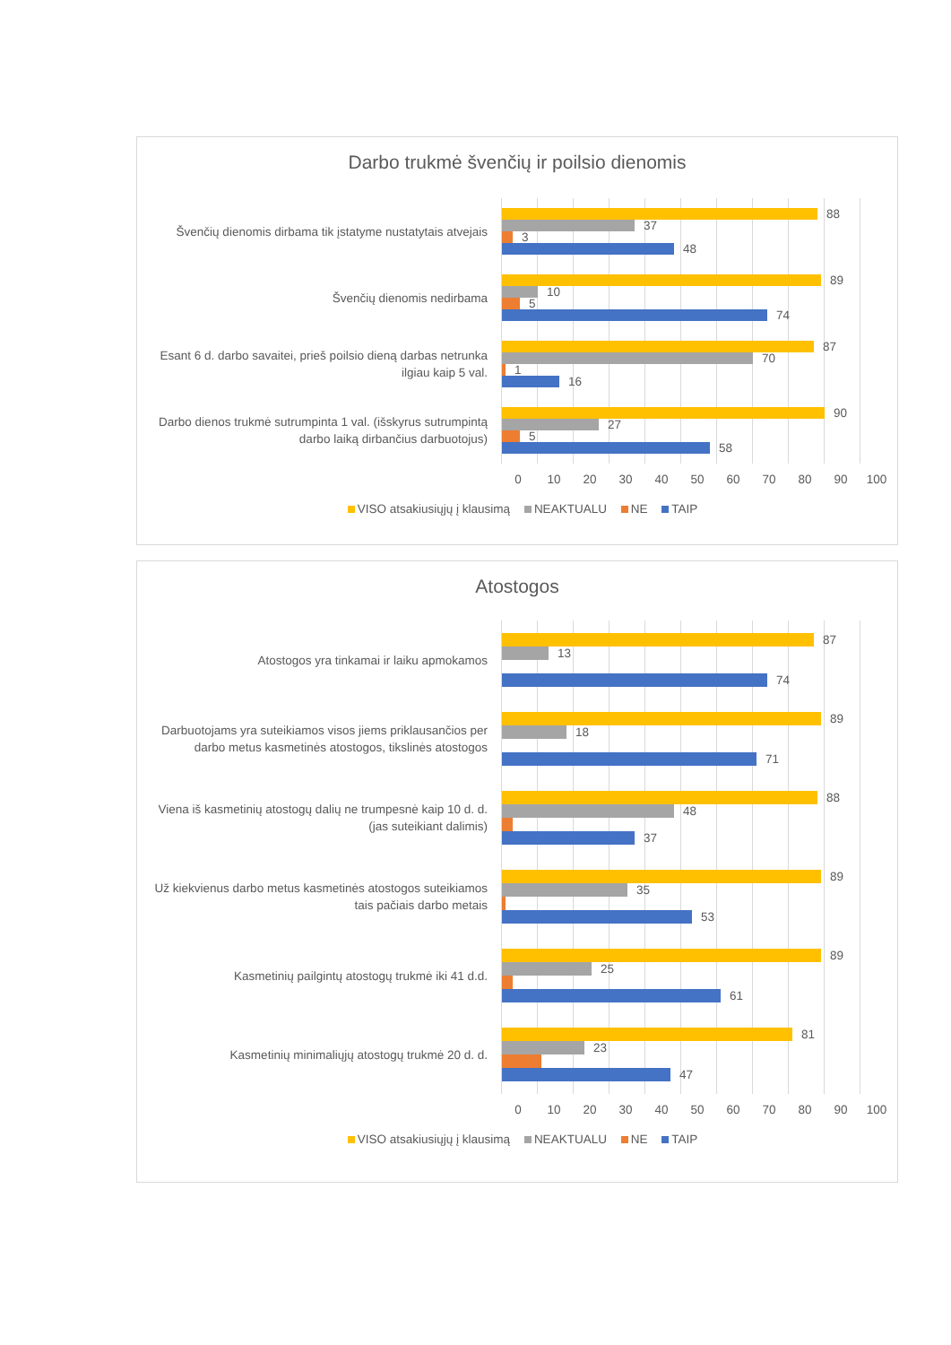Darbo trukmė švenčių ir poilsio dienomis
Švenčių dienomis dirbama tik įstatyme nustatytais atvejais
88
37
3
48
Švenčių dienomis nedirbama
89
10
5
74
Esant 6 d. darbo savaitei, prieš poilsio dieną darbas netrunka ilgiau kaip 5 val.
87
70
1
16
Darbo dienos trukmė sutrumpinta 1 val. (išskyrus sutrumpintą darbo laiką dirbančius darbuotojus)
90
27
5
58
0 10 20 30 40 50 60 70 80 90 100
VISO atsakiusiųjų į klausimą NEAKTUALU NE TAIP
Atostogos
Atostogos yra tinkamai ir laiku apmokamos
87
13
74
Darbuotojams yra suteikiamos visos jiems priklausančios per darbo metus kasmetinės atostogos, tikslinės atostogos
89
18
71
Viena iš kasmetinių atostogų dalių ne trumpesnė kaip 10 d. d. (jas suteikiant dalimis)
88
48
37
Už kiekvienus darbo metus kasmetinės atostogos suteikiamos tais pačiais darbo metais
89
35
53
Kasmetinių pailgintų atostogų trukmė iki 41 d.d.
89
25
61
Kasmetinių minimaliųjų atostogų trukmė 20 d. d.
81
23
47
0 10 20 30 40 50 60 70 80 90 100
VISO atsakiusiųjų į klausimą NEAKTUALU NE TAIP